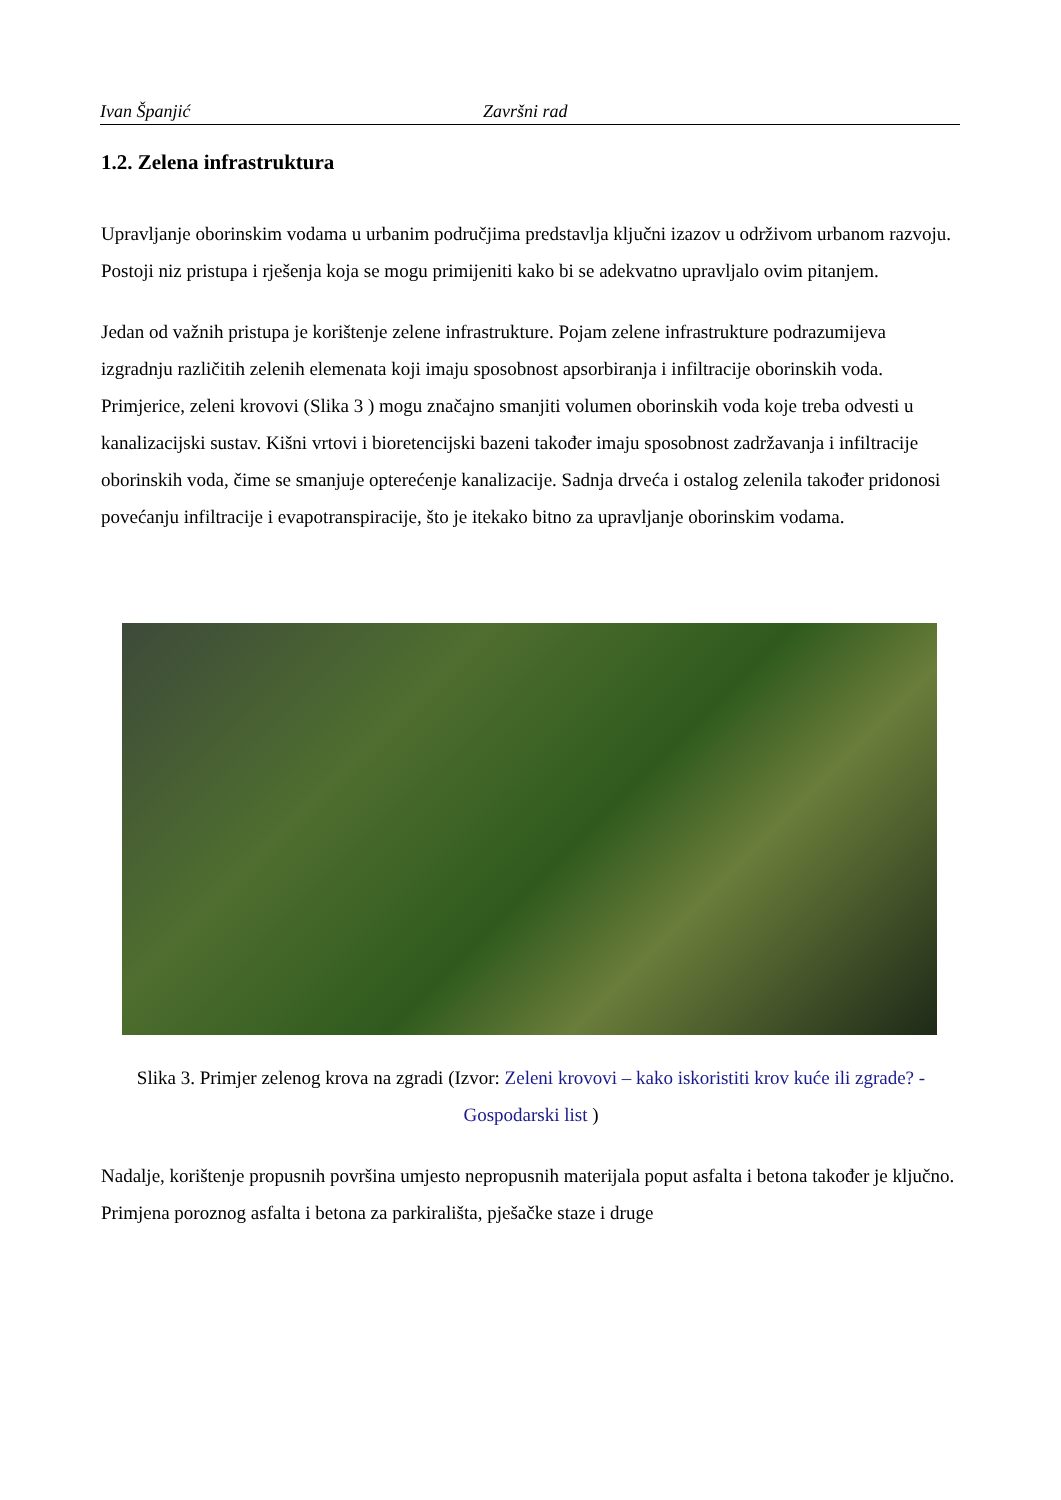Ivan Španjić Završni rad
1.2. Zelena infrastruktura
Upravljanje oborinskim vodama u urbanim područjima predstavlja ključni izazov u održivom urbanom razvoju. Postoji niz pristupa i rješenja koja se mogu primijeniti kako bi se adekvatno upravljalo ovim pitanjem.
Jedan od važnih pristupa je korištenje zelene infrastrukture. Pojam zelene infrastrukture podrazumijeva izgradnju različitih zelenih elemenata koji imaju sposobnost apsorbiranja i infiltracije oborinskih voda. Primjerice, zeleni krovovi (Slika 3 ) mogu značajno smanjiti volumen oborinskih voda koje treba odvesti u kanalizacijski sustav. Kišni vrtovi i bioretencijski bazeni također imaju sposobnost zadržavanja i infiltracije oborinskih voda, čime se smanjuje opterećenje kanalizacije. Sadnja drveća i ostalog zelenila također pridonosi povećanju infiltracije i evapotranspiracije, što je itekako bitno za upravljanje oborinskim vodama.
Slika 3. Primjer zelenog krova na zgradi (Izvor: Zeleni krovovi – kako iskoristiti krov kuće ili zgrade? - Gospodarski list )
Nadalje, korištenje propusnih površina umjesto nepropusnih materijala poput asfalta i betona također je ključno. Primjena poroznog asfalta i betona za parkirališta, pješačke staze i druge